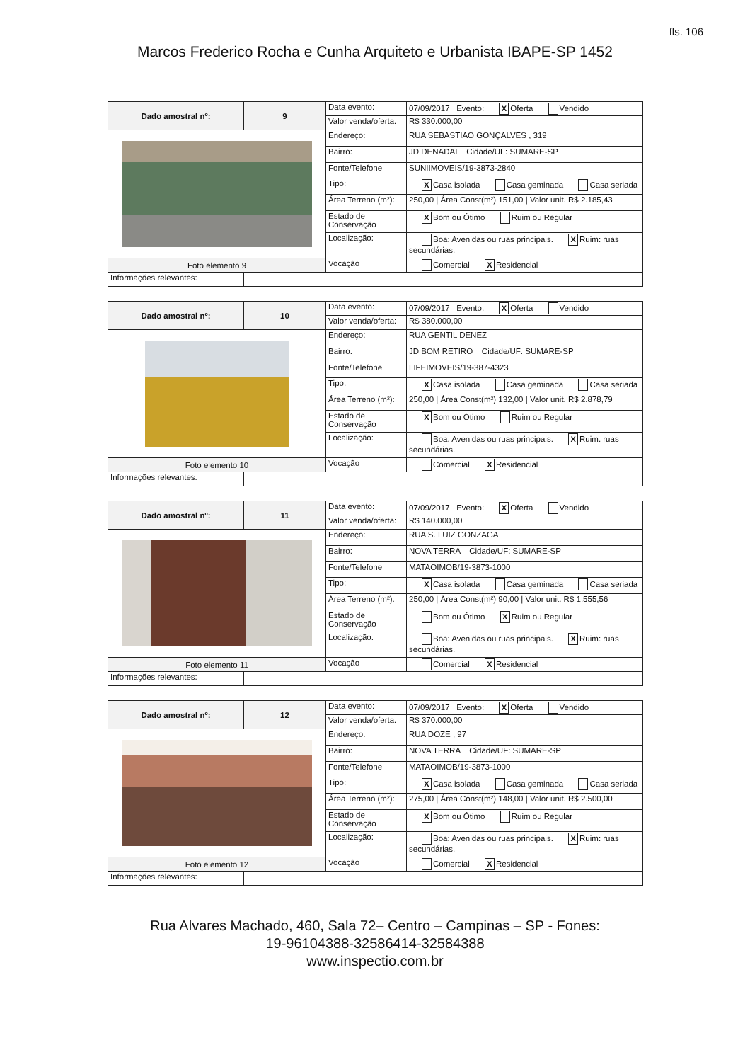fls. 106
Marcos Frederico Rocha e Cunha Arquiteto e Urbanista IBAPE-SP 1452
| Dado amostral nº: | 9 | Data evento: | 07/09/2017 Evento: X Oferta Vendido |
| | | Valor venda/oferta: | R$ 330.000,00 |
| | | Endereço: | RUA SEBASTIAO GONÇALVES , 319 |
| | | Bairro: | JD DENADAI Cidade/UF: SUMARE-SP |
| | | Fonte/Telefone | SUNIIMOVEIS/19-3873-2840 |
| | | Tipo: | X Casa isolada Casa geminada Casa seriada |
| | | Área Terreno (m²): | 250,00 / Área Const(m²) 151,00 / Valor unit. R$ 2.185,43 |
| | | Estado de Conservação | X Bom ou Ótimo Ruim ou Regular |
| | | Localização: | Boa: Avenidas ou ruas principais. X Ruim: ruas secundárias. |
| Foto elemento 9 | | Vocação | Comercial X Residencial |
| Informações relevantes: | | | |
| Dado amostral nº: | 10 | Data evento: | 07/09/2017 Evento: X Oferta Vendido |
| | | Valor venda/oferta: | R$ 380.000,00 |
| | | Endereço: | RUA GENTIL DENEZ |
| | | Bairro: | JD BOM RETIRO Cidade/UF: SUMARE-SP |
| | | Fonte/Telefone | LIFEIMOVEIS/19-387-4323 |
| | | Tipo: | X Casa isolada Casa geminada Casa seriada |
| | | Área Terreno (m²): | 250,00 / Área Const(m²) 132,00 / Valor unit. R$ 2.878,79 |
| | | Estado de Conservação | X Bom ou Ótimo Ruim ou Regular |
| | | Localização: | Boa: Avenidas ou ruas principais. X Ruim: ruas secundárias. |
| Foto elemento 10 | | Vocação | Comercial X Residencial |
| Informações relevantes: | | | |
| Dado amostral nº: | 11 | Data evento: | 07/09/2017 Evento: X Oferta Vendido |
| | | Valor venda/oferta: | R$ 140.000,00 |
| | | Endereço: | RUA S. LUIZ GONZAGA |
| | | Bairro: | NOVA TERRA Cidade/UF: SUMARE-SP |
| | | Fonte/Telefone | MATAOIMOB/19-3873-1000 |
| | | Tipo: | X Casa isolada Casa geminada Casa seriada |
| | | Área Terreno (m²): | 250,00 / Área Const(m²) 90,00 / Valor unit. R$ 1.555,56 |
| | | Estado de Conservação | Bom ou Ótimo X Ruim ou Regular |
| | | Localização: | Boa: Avenidas ou ruas principais. X Ruim: ruas secundárias. |
| Foto elemento 11 | | Vocação | Comercial X Residencial |
| Informações relevantes: | | | |
| Dado amostral nº: | 12 | Data evento: | 07/09/2017 Evento: X Oferta Vendido |
| | | Valor venda/oferta: | R$ 370.000,00 |
| | | Endereço: | RUA DOZE , 97 |
| | | Bairro: | NOVA TERRA Cidade/UF: SUMARE-SP |
| | | Fonte/Telefone | MATAOIMOB/19-3873-1000 |
| | | Tipo: | X Casa isolada Casa geminada Casa seriada |
| | | Área Terreno (m²): | 275,00 / Área Const(m²) 148,00 / Valor unit. R$ 2.500,00 |
| | | Estado de Conservação | X Bom ou Ótimo Ruim ou Regular |
| | | Localização: | Boa: Avenidas ou ruas principais. X Ruim: ruas secundárias. |
| Foto elemento 12 | | Vocação | Comercial X Residencial |
| Informações relevantes: | | | |
Rua Alvares Machado, 460, Sala 72– Centro – Campinas – SP - Fones:
19-96104388-32586414-32584388
www.inspectio.com.br